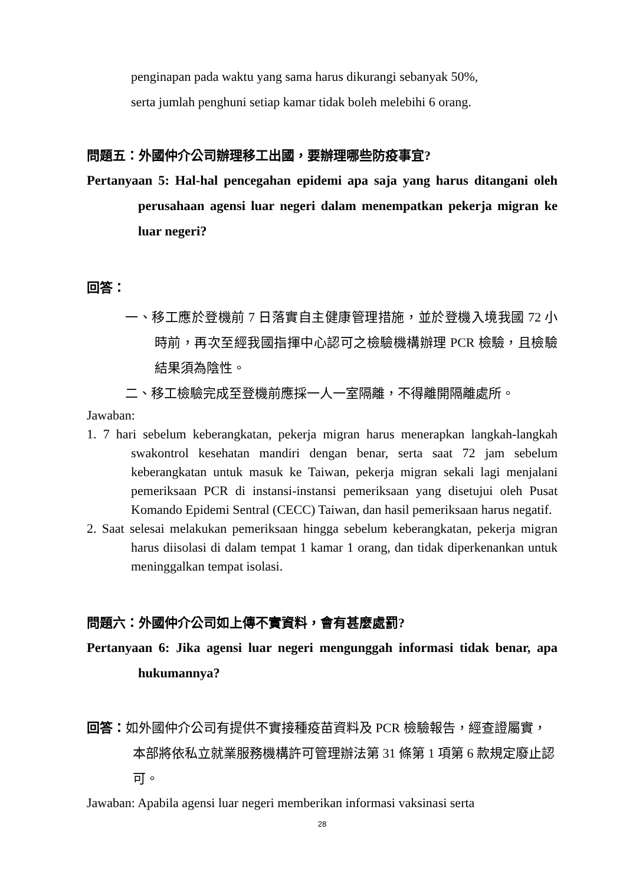penginapan pada waktu yang sama harus dikurangi sebanyak 50%,
serta jumlah penghuni setiap kamar tidak boleh melebihi 6 orang.
問題五：外國仲介公司辦理移工出國，要辦理哪些防疫事宜?
Pertanyaan 5: Hal-hal pencegahan epidemi apa saja yang harus ditangani oleh perusahaan agensi luar negeri dalam menempatkan pekerja migran ke luar negeri?
回答：
一、移工應於登機前 7 日落實自主健康管理措施，並於登機入境我國 72 小時前，再次至經我國指揮中心認可之檢驗機構辦理 PCR 檢驗，且檢驗結果須為陰性。
二、移工檢驗完成至登機前應採一人一室隔離，不得離開隔離處所。
Jawaban:
1. 7 hari sebelum keberangkatan, pekerja migran harus menerapkan langkah-langkah swakontrol kesehatan mandiri dengan benar, serta saat 72 jam sebelum keberangkatan untuk masuk ke Taiwan, pekerja migran sekali lagi menjalani pemeriksaan PCR di instansi-instansi pemeriksaan yang disetujui oleh Pusat Komando Epidemi Sentral (CECC) Taiwan, dan hasil pemeriksaan harus negatif.
2. Saat selesai melakukan pemeriksaan hingga sebelum keberangkatan, pekerja migran harus diisolasi di dalam tempat 1 kamar 1 orang, dan tidak diperkenankan untuk meninggalkan tempat isolasi.
問題六：外國仲介公司如上傳不實資料，會有甚麼處罰?
Pertanyaan 6: Jika agensi luar negeri mengunggah informasi tidak benar, apa hukumannya?
回答：如外國仲介公司有提供不實接種疫苗資料及 PCR 檢驗報告，經查證屬實，本部將依私立就業服務機構許可管理辦法第 31 條第 1 項第 6 款規定廢止認可。
Jawaban: Apabila agensi luar negeri memberikan informasi vaksinasi serta
28